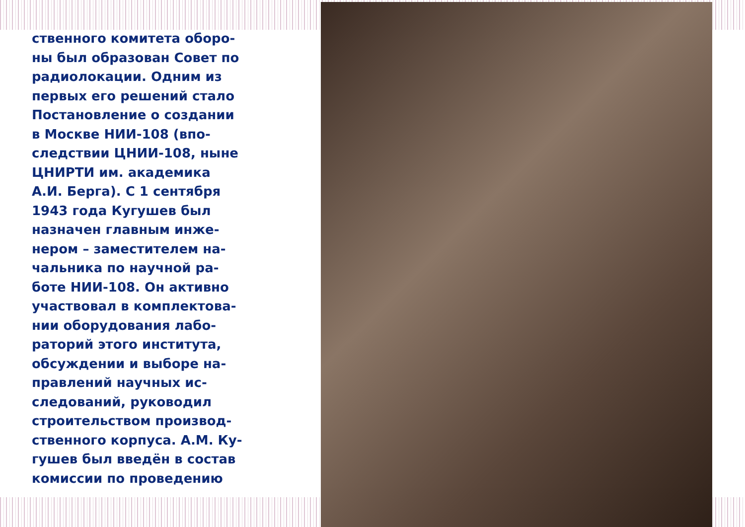ственного комитета оборо-
ны был образован Совет по
радиолокации. Одним из
первых его решений стало
Постановление о создании
в Москве НИИ-108 (впо-
следствии ЦНИИ-108, ныне
ЦНИРТИ им. академика
А.И. Берга). С 1 сентября
1943 года Кугушев был
назначен главным инже-
нером – заместителем на-
чальника по научной ра-
боте НИИ-108. Он активно
участвовал в комплектова-
нии оборудования лабо-
раторий этого института,
обсуждении и выборе на-
правлений научных ис-
следований, руководил
строительством производ-
ственного корпуса. А.М. Ку-
гушев был введён в состав
комиссии по проведению